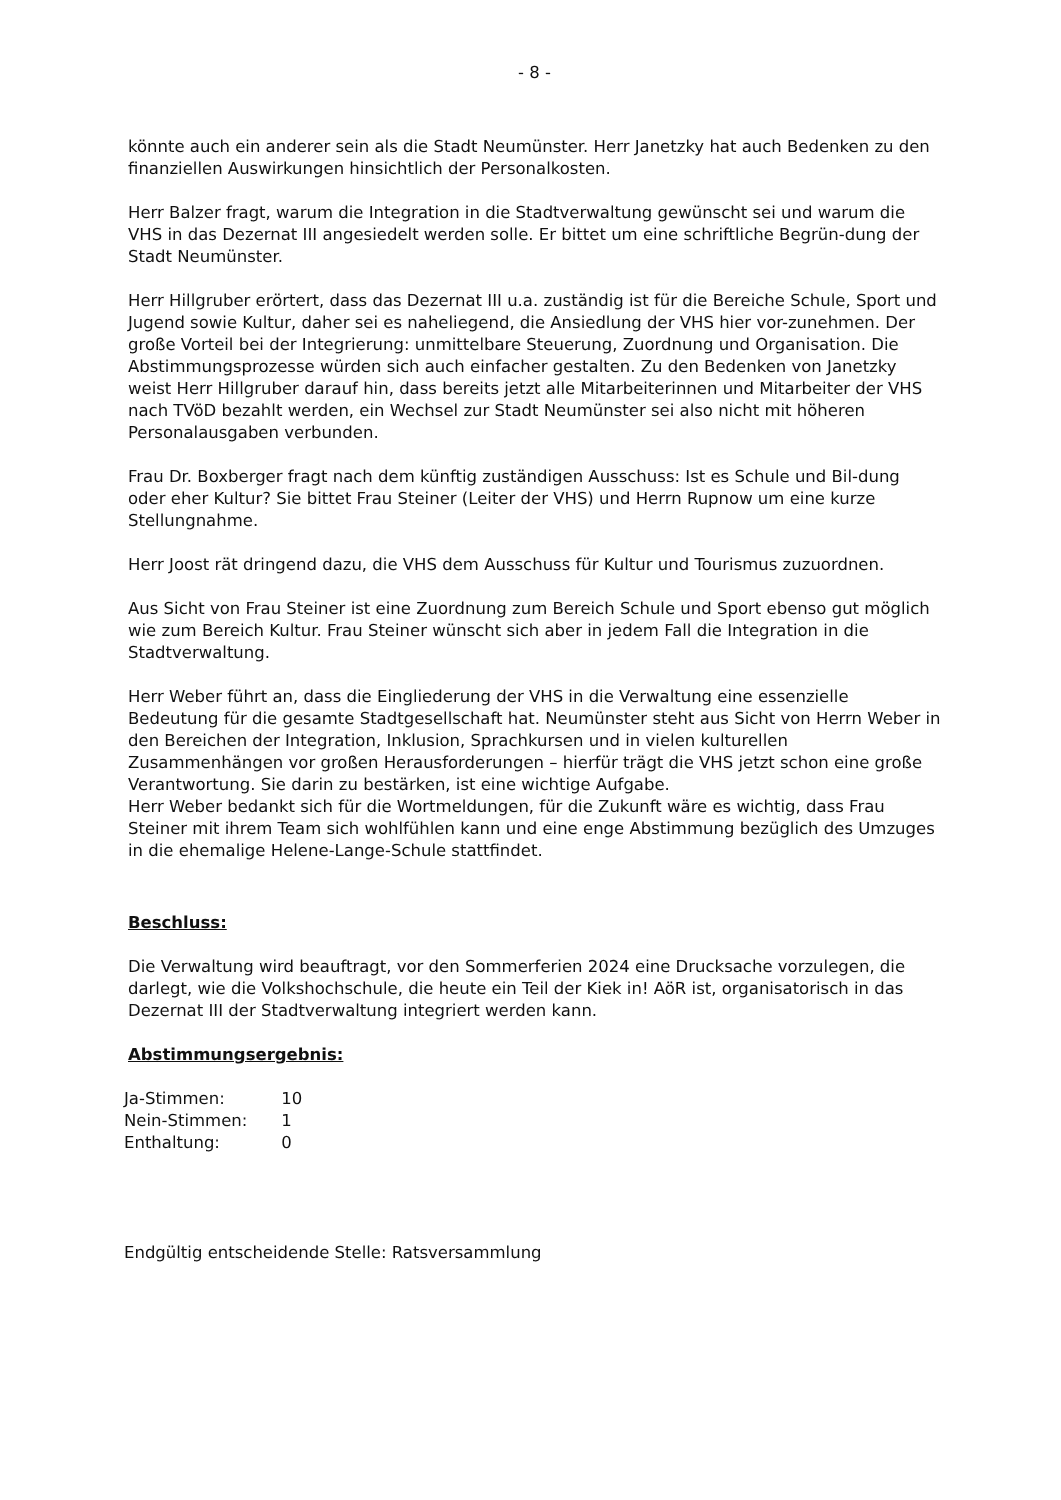- 8 -
könnte auch ein anderer sein als die Stadt Neumünster. Herr Janetzky hat auch Bedenken zu den finanziellen Auswirkungen hinsichtlich der Personalkosten.
Herr Balzer fragt, warum die Integration in die Stadtverwaltung gewünscht sei und warum die VHS in das Dezernat III angesiedelt werden solle. Er bittet um eine schriftliche Begrün-dung der Stadt Neumünster.
Herr Hillgruber erörtert, dass das Dezernat III u.a. zuständig ist für die Bereiche Schule, Sport und Jugend sowie Kultur, daher sei es naheliegend, die Ansiedlung der VHS hier vor-zunehmen. Der große Vorteil bei der Integrierung: unmittelbare Steuerung, Zuordnung und Organisation. Die Abstimmungsprozesse würden sich auch einfacher gestalten. Zu den Bedenken von Janetzky weist Herr Hillgruber darauf hin, dass bereits jetzt alle Mitarbeiterinnen und Mitarbeiter der VHS nach TVöD bezahlt werden, ein Wechsel zur Stadt Neumünster sei also nicht mit höheren Personalausgaben verbunden.
Frau Dr. Boxberger fragt nach dem künftig zuständigen Ausschuss: Ist es Schule und Bil-dung oder eher Kultur? Sie bittet Frau Steiner (Leiter der VHS) und Herrn Rupnow um eine kurze Stellungnahme.
Herr Joost rät dringend dazu, die VHS dem Ausschuss für Kultur und Tourismus zuzuordnen.
Aus Sicht von Frau Steiner ist eine Zuordnung zum Bereich Schule und Sport ebenso gut möglich wie zum Bereich Kultur. Frau Steiner wünscht sich aber in jedem Fall die Integration in die Stadtverwaltung.
Herr Weber führt an, dass die Eingliederung der VHS in die Verwaltung eine essenzielle Bedeutung für die gesamte Stadtgesellschaft hat. Neumünster steht aus Sicht von Herrn Weber in den Bereichen der Integration, Inklusion, Sprachkursen und in vielen kulturellen Zusammenhängen vor großen Herausforderungen – hierfür trägt die VHS jetzt schon eine große Verantwortung. Sie darin zu bestärken, ist eine wichtige Aufgabe.
Herr Weber bedankt sich für die Wortmeldungen, für die Zukunft wäre es wichtig, dass Frau Steiner mit ihrem Team sich wohlfühlen kann und eine enge Abstimmung bezüglich des Umzuges in die ehemalige Helene-Lange-Schule stattfindet.
Beschluss:
Die Verwaltung wird beauftragt, vor den Sommerferien 2024 eine Drucksache vorzulegen, die darlegt, wie die Volkshochschule, die heute ein Teil der Kiek in! AöR ist, organisatorisch in das Dezernat III der Stadtverwaltung integriert werden kann.
Abstimmungsergebnis:
Ja-Stimmen: 10
Nein-Stimmen: 1
Enthaltung: 0
Endgültig entscheidende Stelle: Ratsversammlung